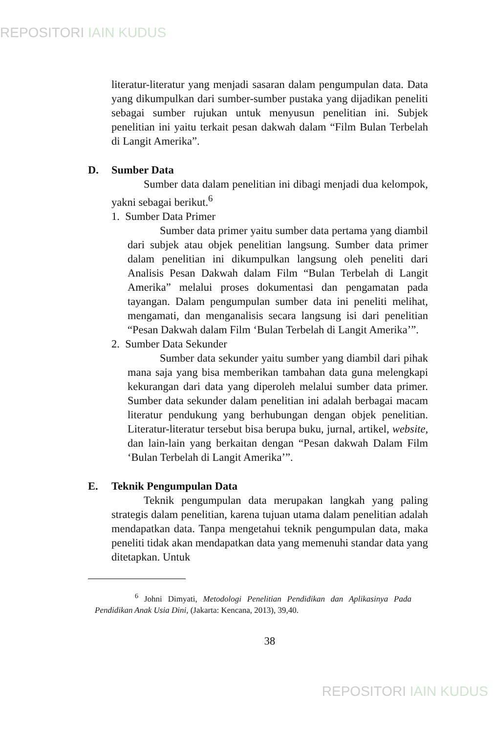REPOSITORI IAIN KUDUS
literatur-literatur yang menjadi sasaran dalam pengumpulan data. Data yang dikumpulkan dari sumber-sumber pustaka yang dijadikan peneliti sebagai sumber rujukan untuk menyusun penelitian ini. Subjek penelitian ini yaitu terkait pesan dakwah dalam “Film Bulan Terbelah di Langit Amerika”.
D. Sumber Data
Sumber data dalam penelitian ini dibagi menjadi dua kelompok, yakni sebagai berikut.<sup>6</sup>
1. Sumber Data Primer
Sumber data primer yaitu sumber data pertama yang diambil dari subjek atau objek penelitian langsung. Sumber data primer dalam penelitian ini dikumpulkan langsung oleh peneliti dari Analisis Pesan Dakwah dalam Film “Bulan Terbelah di Langit Amerika” melalui proses dokumentasi dan pengamatan pada tayangan. Dalam pengumpulan sumber data ini peneliti melihat, mengamati, dan menganalisis secara langsung isi dari penelitian “Pesan Dakwah dalam Film ‘Bulan Terbelah di Langit Amerika’”.
2. Sumber Data Sekunder
Sumber data sekunder yaitu sumber yang diambil dari pihak mana saja yang bisa memberikan tambahan data guna melengkapi kekurangan dari data yang diperoleh melalui sumber data primer. Sumber data sekunder dalam penelitian ini adalah berbagai macam literatur pendukung yang berhubungan dengan objek penelitian. Literatur-literatur tersebut bisa berupa buku, jurnal, artikel, website, dan lain-lain yang berkaitan dengan “Pesan dakwah Dalam Film ‘Bulan Terbelah di Langit Amerika’”.
E. Teknik Pengumpulan Data
Teknik pengumpulan data merupakan langkah yang paling strategis dalam penelitian, karena tujuan utama dalam penelitian adalah mendapatkan data. Tanpa mengetahui teknik pengumpulan data, maka peneliti tidak akan mendapatkan data yang memenuhi standar data yang ditetapkan. Untuk
<sup>6</sup> Johni Dimyati, Metodologi Penelitian Pendidikan dan Aplikasinya Pada Pendidikan Anak Usia Dini, (Jakarta: Kencana, 2013), 39,40.
38
REPOSITORI IAIN KUDUS